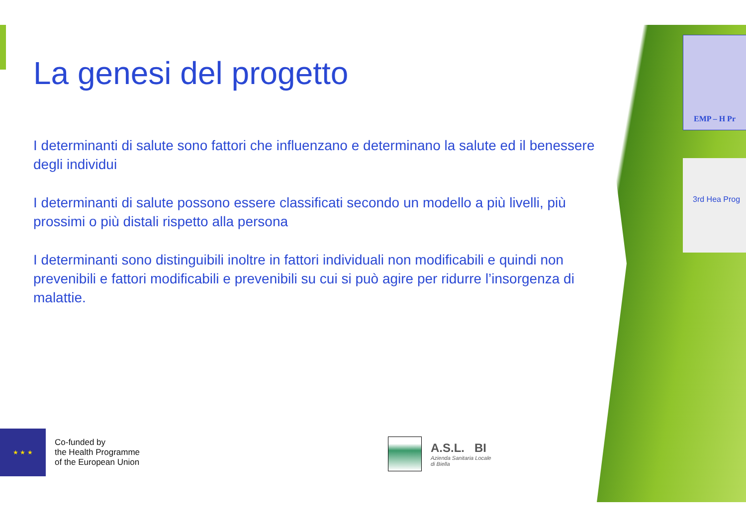La genesi del progetto
I determinanti di salute sono fattori che influenzano e determinano la salute ed il benessere degli individui
I determinanti di salute possono essere classificati secondo un modello a più livelli, più prossimi o più distali rispetto alla persona
I determinanti sono distinguibili inoltre in fattori individuali non modificabili e quindi non prevenibili e fattori modificabili e prevenibili su cui si può agire per ridurre l’insorgenza di malattie.
★ ★ ★
Co-funded by
the Health Programme
of the European Union
A.S.L. BI
Azienda Sanitaria Locale
di Biella
EMP – H Pr
3rd Hea Prog